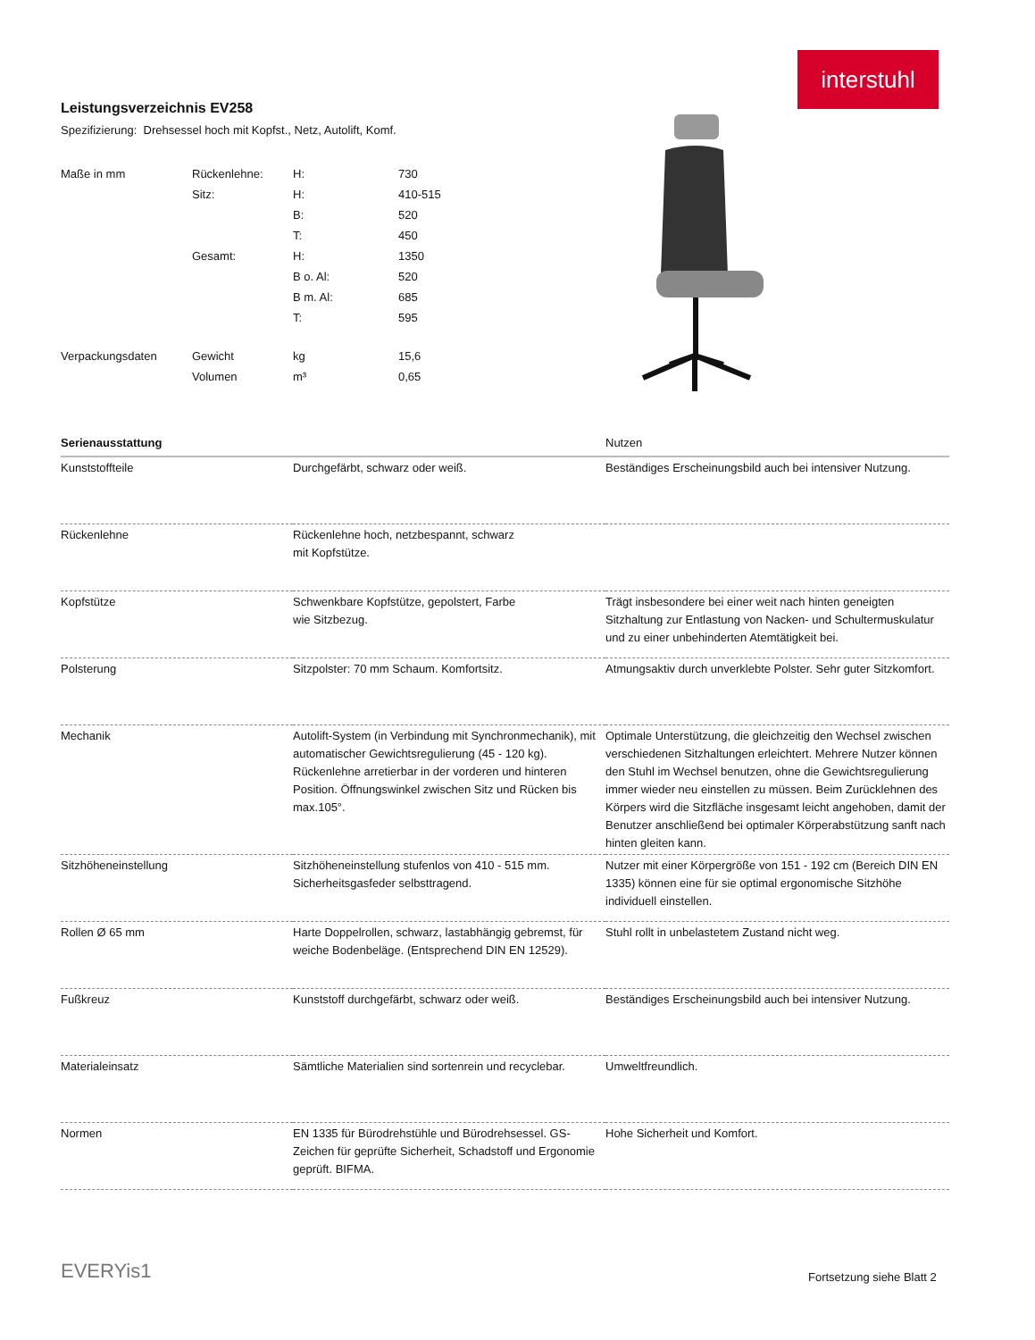interstuhl
Leistungsverzeichnis EV258
Spezifizierung: Drehsessel hoch mit Kopfst., Netz, Autolift, Komf.
| Maße in mm | Rückenlehne: | H: | 730 |
| | Sitz: | H: | 410-515 |
| | | B: | 520 |
| | | T: | 450 |
| | Gesamt: | H: | 1350 |
| | | B o. Al: | 520 |
| | | B m. Al: | 685 |
| | | T: | 595 |
| Verpackungsdaten | Gewicht | kg | 15,6 |
| | Volumen | m³ | 0,65 |
| Serienausstattung | | Nutzen |
| --- | --- | --- |
| Kunststoffteile | Durchgefärbt, schwarz oder weiß. | Beständiges Erscheinungsbild auch bei intensiver Nutzung. |
| Rückenlehne | Rückenlehne hoch, netzbespannt, schwarz mit Kopfstütze. | |
| Kopfstütze | Schwenkbare Kopfstütze, gepolstert, Farbe wie Sitzbezug. | Trägt insbesondere bei einer weit nach hinten geneigten Sitzhaltung zur Entlastung von Nacken- und Schultermuskulatur und zu einer unbehinderten Atemtätigkeit bei. |
| Polsterung | Sitzpolster: 70 mm Schaum. Komfortsitz. | Atmungsaktiv durch unverklebte Polster. Sehr guter Sitzkomfort. |
| Mechanik | Autolift-System (in Verbindung mit Synchronmechanik), mit automatischer Gewichtsregulierung (45 - 120 kg). Rückenlehne arretierbar in der vorderen und hinteren Position. Öffnungswinkel zwischen Sitz und Rücken bis max.105°. | Optimale Unterstützung, die gleichzeitig den Wechsel zwischen verschiedenen Sitzhaltungen erleichtert. Mehrere Nutzer können den Stuhl im Wechsel benutzen, ohne die Gewichtsregulierung immer wieder neu einstellen zu müssen. Beim Zurücklehnen des Körpers wird die Sitzfläche insgesamt leicht angehoben, damit der Benutzer anschließend bei optimaler Körperabstützung sanft nach hinten gleiten kann. |
| Sitzhöheneinstellung | Sitzhöheneinstellung stufenlos von 410 - 515 mm. Sicherheitsgasfeder selbsttragend. | Nutzer mit einer Körpergröße von 151 - 192 cm (Bereich DIN EN 1335) können eine für sie optimal ergonomische Sitzhöhe individuell einstellen. |
| Rollen Ø 65 mm | Harte Doppelrollen, schwarz, lastabhängig gebremst, für weiche Bodenbeläge. (Entsprechend DIN EN 12529). | Stuhl rollt in unbelastetem Zustand nicht weg. |
| Fußkreuz | Kunststoff durchgefärbt, schwarz oder weiß. | Beständiges Erscheinungsbild auch bei intensiver Nutzung. |
| Materialeinsatz | Sämtliche Materialien sind sortenrein und recyclebar. | Umweltfreundlich. |
| Normen | EN 1335 für Bürodrehstühle und Bürodrehsessel. GS-Zeichen für geprüfte Sicherheit, Schadstoff und Ergonomie geprüft. BIFMA. | Hohe Sicherheit und Komfort. |
EVERYis1 Fortsetzung siehe Blatt 2